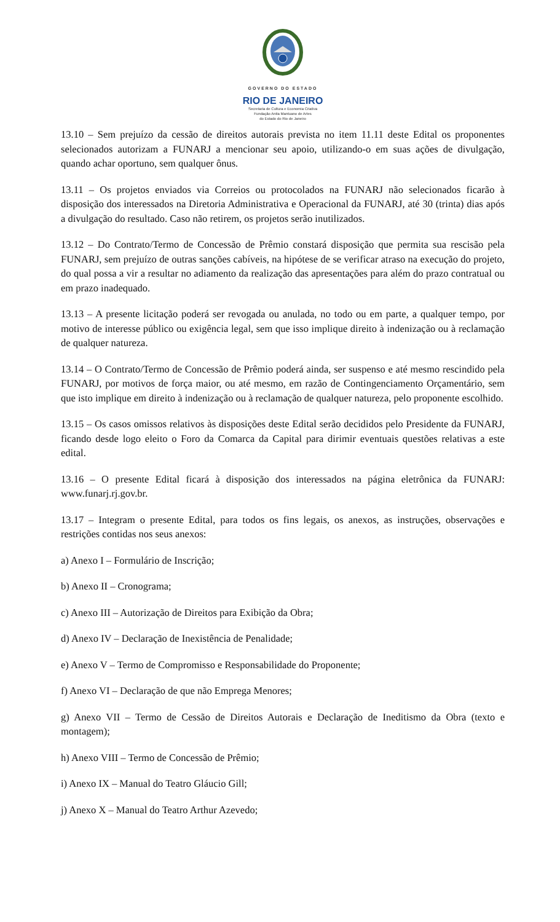GOVERNO DO ESTADO
RIO DE JANEIRO
Secretaria de Cultura e Economia Criativa
Fundação Anita Mantuano de Artes
do Estado do Rio de Janeiro
13.10 – Sem prejuízo da cessão de direitos autorais prevista no item 11.11 deste Edital os proponentes selecionados autorizam a FUNARJ a mencionar seu apoio, utilizando-o em suas ações de divulgação, quando achar oportuno, sem qualquer ônus.
13.11 – Os projetos enviados via Correios ou protocolados na FUNARJ não selecionados ficarão à disposição dos interessados na Diretoria Administrativa e Operacional da FUNARJ, até 30 (trinta) dias após a divulgação do resultado. Caso não retirem, os projetos serão inutilizados.
13.12 – Do Contrato/Termo de Concessão de Prêmio constará disposição que permita sua rescisão pela FUNARJ, sem prejuízo de outras sanções cabíveis, na hipótese de se verificar atraso na execução do projeto, do qual possa a vir a resultar no adiamento da realização das apresentações para além do prazo contratual ou em prazo inadequado.
13.13 – A presente licitação poderá ser revogada ou anulada, no todo ou em parte, a qualquer tempo, por motivo de interesse público ou exigência legal, sem que isso implique direito à indenização ou à reclamação de qualquer natureza.
13.14 – O Contrato/Termo de Concessão de Prêmio poderá ainda, ser suspenso e até mesmo rescindido pela FUNARJ, por motivos de força maior, ou até mesmo, em razão de Contingenciamento Orçamentário, sem que isto implique em direito à indenização ou à reclamação de qualquer natureza, pelo proponente escolhido.
13.15 – Os casos omissos relativos às disposições deste Edital serão decididos pelo Presidente da FUNARJ, ficando desde logo eleito o Foro da Comarca da Capital para dirimir eventuais questões relativas a este edital.
13.16 – O presente Edital ficará à disposição dos interessados na página eletrônica da FUNARJ: www.funarj.rj.gov.br.
13.17 – Integram o presente Edital, para todos os fins legais, os anexos, as instruções, observações e restrições contidas nos seus anexos:
a) Anexo I – Formulário de Inscrição;
b) Anexo II – Cronograma;
c) Anexo III – Autorização de Direitos para Exibição da Obra;
d) Anexo IV – Declaração de Inexistência de Penalidade;
e) Anexo V – Termo de Compromisso e Responsabilidade do Proponente;
f) Anexo VI – Declaração de que não Emprega Menores;
g) Anexo VII – Termo de Cessão de Direitos Autorais e Declaração de Ineditismo da Obra (texto e montagem);
h) Anexo VIII – Termo de Concessão de Prêmio;
i) Anexo IX – Manual do Teatro Gláucio Gill;
j) Anexo X – Manual do Teatro Arthur Azevedo;